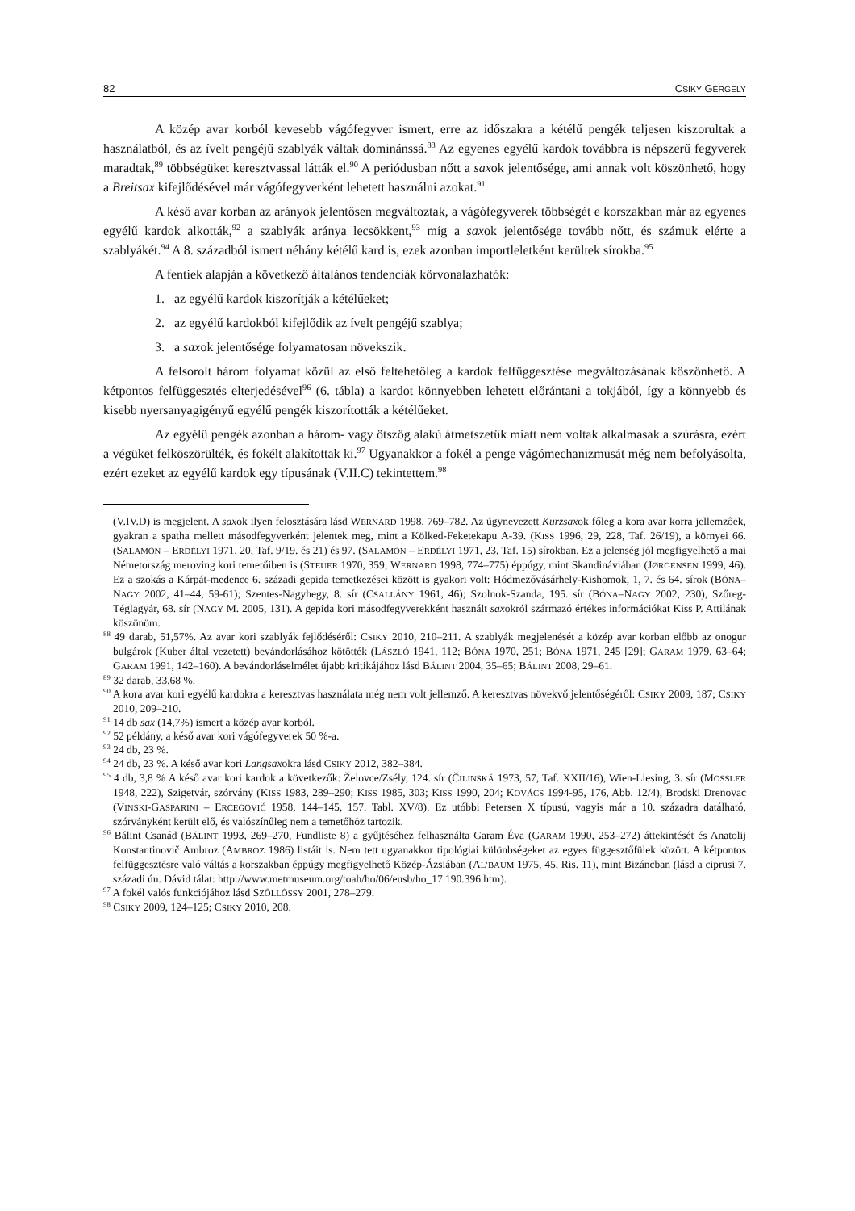82 CSIKY GERGELY
A közép avar korból kevesebb vágófegyver ismert, erre az időszakra a kétélű pengék teljesen kiszorultak a használatból, és az ívelt pengéjű szablyák váltak dominánssá.<sup>88</sup> Az egyenes egyélű kardok továbbra is népszerű fegyverek maradtak,<sup>89</sup> többségüket keresztvassal látták el.<sup>90</sup> A periódusban nőtt a saxok jelentősége, ami annak volt köszönhető, hogy a Breitsax kifejlődésével már vágófegyverként lehetett használni azokat.<sup>91</sup>
A késő avar korban az arányok jelentősen megváltoztak, a vágófegyverek többségét e korszakban már az egyenes egyélű kardok alkották,<sup>92</sup> a szablyák aránya lecsökkent,<sup>93</sup> míg a saxok jelentősége tovább nőtt, és számuk elérte a szablyákét.<sup>94</sup> A 8. századból ismert néhány kétélű kard is, ezek azonban importleletként kerültek sírokba.<sup>95</sup>
A fentiek alapján a következő általános tendenciák körvonalazhatók:
1. az egyélű kardok kiszorítják a kétélűeket;
2. az egyélű kardokból kifejlődik az ívelt pengéjű szablya;
3. a saxok jelentősége folyamatosan növekszik.
A felsorolt három folyamat közül az első feltehetőleg a kardok felfüggesztése megváltozásának köszönhető. A kétpontos felfüggesztés elterjedésével<sup>96</sup> (6. tábla) a kardot könnyebben lehetett előrántani a tokjából, így a könnyebb és kisebb nyersanyagigényű egyélű pengék kiszorították a kétélűeket.
Az egyélű pengék azonban a három- vagy ötszög alakú átmetszetük miatt nem voltak alkalmasak a szúrásra, ezért a végüket felköszörülték, és fokélt alakítottak ki.<sup>97</sup> Ugyanakkor a fokél a penge vágómechanizmusát még nem befolyásolta, ezért ezeket az egyélű kardok egy típusának (V.II.C) tekintettem.<sup>98</sup>
(V.IV.D) is megjelent. A saxok ilyen felosztására lásd WERNARD 1998, 769–782. Az úgynevezett Kurzsaxok főleg a kora avar korra jellemzőek, gyakran a spatha mellett másodfegyverként jelentek meg, mint a Kölked-Feketekapu A-39. (KISS 1996, 29, 228, Taf. 26/19), a környei 66. (SALAMON – ERDÉLYI 1971, 20, Taf. 9/19. és 21) és 97. (SALAMON – ERDÉLYI 1971, 23, Taf. 15) sírokban. Ez a jelenség jól megfigyelhető a mai Németország meroving kori temetőiben is (STEUER 1970, 359; WERNARD 1998, 774–775) éppúgy, mint Skandináviában (JØRGENSEN 1999, 46). Ez a szokás a Kárpát-medence 6. századi gepida temetkezései között is gyakori volt: Hódmezővásárhely-Kishomok, 1, 7. és 64. sírok (BÓNA–NAGY 2002, 41–44, 59-61); Szentes-Nagyhegy, 8. sír (CSALLÁNY 1961, 46); Szolnok-Szanda, 195. sír (BÓNA–NAGY 2002, 230), Szőreg-Téglagyár, 68. sír (NAGY M. 2005, 131). A gepida kori másodfegyverekként használt saxokról származó értékes információkat Kiss P. Attilának köszönöm.
<sup>88</sup> 49 darab, 51,57%. Az avar kori szablyák fejlődéséről: CSIKY 2010, 210–211. A szablyák megjelenését a közép avar korban előbb az onogur bulgárok (Kuber által vezetett) bevándorlásához kötötték (LÁSZLÓ 1941, 112; BÓNA 1970, 251; BÓNA 1971, 245 [29]; GARAM 1979, 63–64; GARAM 1991, 142–160). A bevándorláselmélet újabb kritikájához lásd BÁLINT 2004, 35–65; BÁLINT 2008, 29–61.
<sup>89</sup> 32 darab, 33,68 %.
<sup>90</sup> A kora avar kori egyélű kardokra a keresztvas használata még nem volt jellemző. A keresztvas növekvő jelentőségéről: CSIKY 2009, 187; CSIKY 2010, 209–210.
<sup>91</sup> 14 db sax (14,7%) ismert a közép avar korból.
<sup>92</sup> 52 példány, a késő avar kori vágófegyverek 50 %-a.
<sup>93</sup> 24 db, 23 %.
<sup>94</sup> 24 db, 23 %. A késő avar kori Langsaxokra lásd CSIKY 2012, 382–384.
<sup>95</sup> 4 db, 3,8 % A késő avar kori kardok a következők: Želovce/Zsély, 124. sír (ČILINSKÁ 1973, 57, Taf. XXII/16), Wien-Liesing, 3. sír (MOSSLER 1948, 222), Szigetvár, szórvány (KISS 1983, 289–290; KISS 1985, 303; KISS 1990, 204; KOVÁCS 1994-95, 176, Abb. 12/4), Brodski Drenovac (VINSKI-GASPARINI – ERCEGOVIĆ 1958, 144–145, 157. Tabl. XV/8). Ez utóbbi Petersen X típusú, vagyis már a 10. századra datálható, szórványként került elő, és valószínűleg nem a temetőhöz tartozik.
<sup>96</sup> Bálint Csanád (BÁLINT 1993, 269–270, Fundliste 8) a gyűjtéséhez felhasználta Garam Éva (GARAM 1990, 253–272) áttekintését és Anatolij Konstantinovič Ambroz (AMBROZ 1986) listáit is. Nem tett ugyanakkor tipológiai különbségeket az egyes függesztőfülek között. A kétpontos felfüggesztésre való váltás a korszakban éppúgy megfigyelhető Közép-Ázsiában (AL’BAUM 1975, 45, Ris. 11), mint Bizáncban (lásd a ciprusi 7. századi ún. Dávid tálat: http://www.metmuseum.org/toah/ho/06/eusb/ho_17.190.396.htm).
<sup>97</sup> A fokél valós funkciójához lásd SZŐLLŐSSY 2001, 278–279.
<sup>98</sup> CSIKY 2009, 124–125; CSIKY 2010, 208.